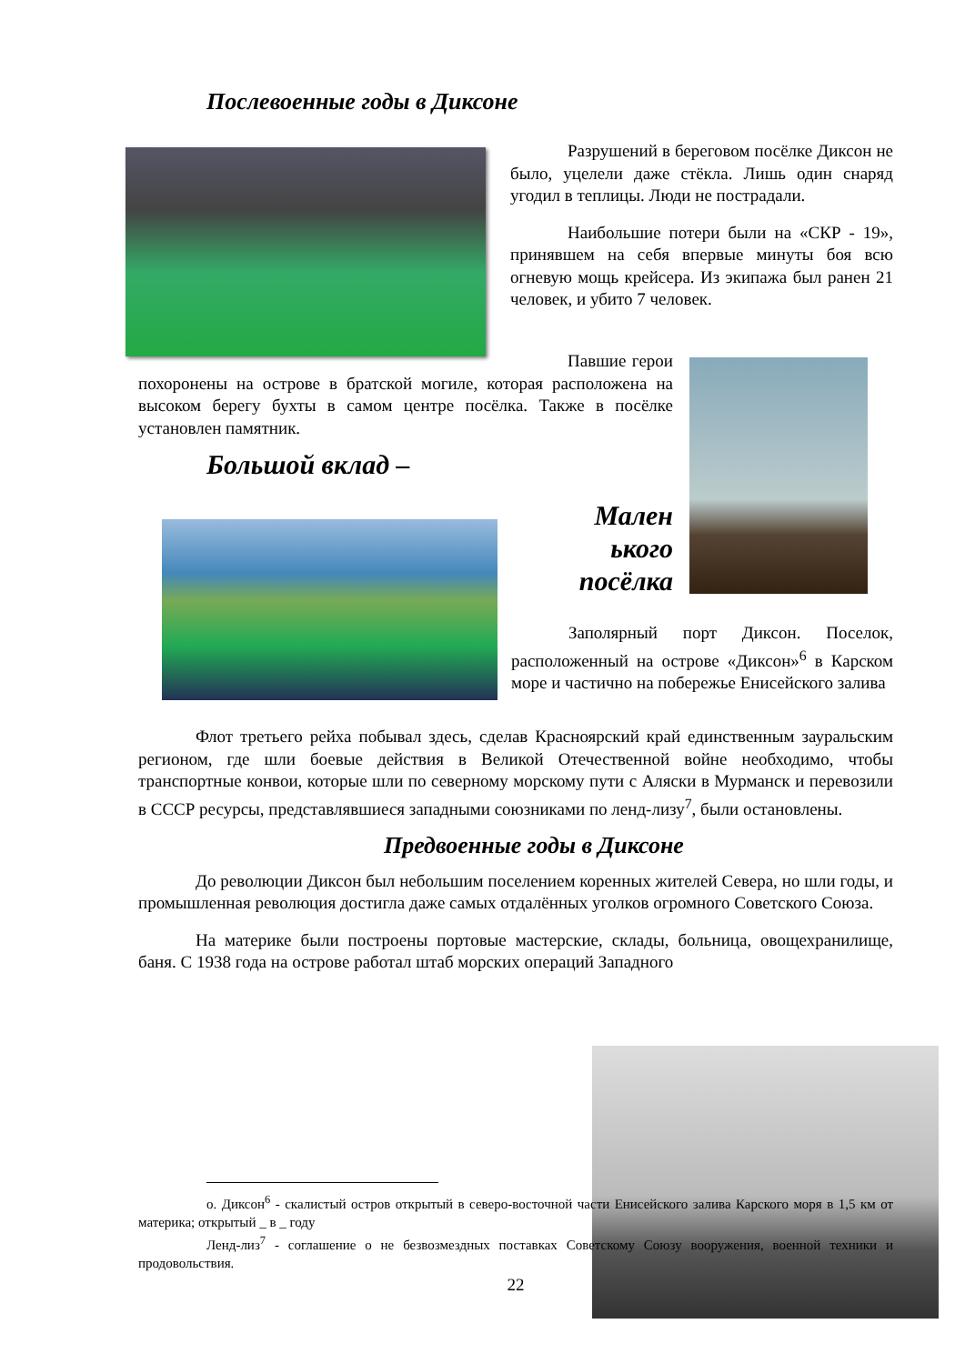Послевоенные годы в Диксоне
Разрушений в береговом посёлке Диксон не было, уцелели даже стёкла. Лишь один снаряд угодил в теплицы. Люди не пострадали.
Наибольшие потери были на «СКР - 19», принявшем на себя впервые минуты боя всю огневую мощь крейсера. Из экипажа был ранен 21 человек, и убито 7 человек.
Павшие герои похоронены на острове в братской могиле, которая расположена на высоком берегу бухты в самом центре посёлка. Также в посёлке установлен памятник.
Большой вклад –
Мален
ького
посёлка
Заполярный порт Диксон. Поселок, расположенный на острове «Диксон»<sup>6</sup> в Карском море и частично на побережье Енисейского залива
Флот третьего рейха побывал здесь, сделав Красноярский край единственным зауральским регионом, где шли боевые действия в Великой Отечественной войне необходимо, чтобы транспортные конвои, которые шли по северному морскому пути с Аляски в Мурманск и перевозили в СССР ресурсы, представлявшиеся западными союзниками по ленд-лизу<sup>7</sup>, были остановлены.
Предвоенные годы в Диксоне
До революции Диксон был небольшим поселением коренных жителей Севера, но шли годы, и промышленная революция достигла даже самых отдалённых уголков огромного Советского Союза.
На материке были построены портовые мастерские, склады, больница, овощехранилище, баня. С 1938 года на острове работал штаб морских операций Западного
о. Диксон<sup>6</sup> - скалистый остров открытый в северо-восточной части Енисейского залива Карского моря в 1,5 км от материка; открытый _ в _ году
Ленд-лиз<sup>7</sup> - соглашение о не безвозмездных поставках Советскому Союзу вооружения, военной техники и продовольствия.
22